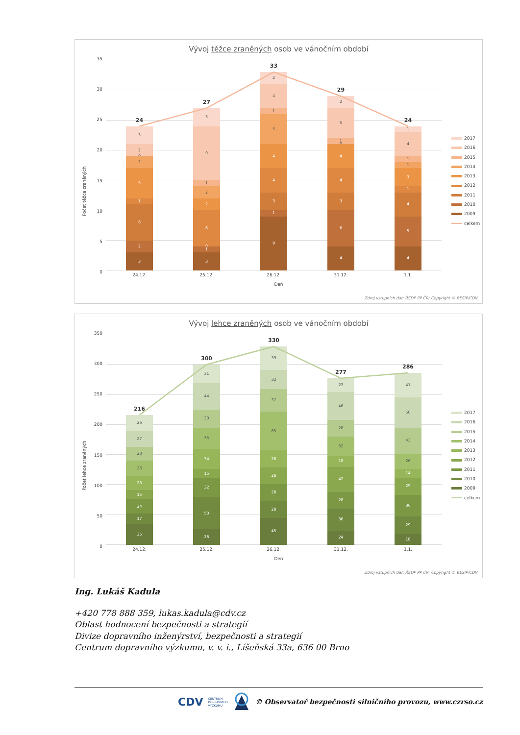Vývoj těžce zraněných osob ve vánočním období
35
30
25
20
15
10
5
0
Počet těžce zraněných
24
3
2
6
1
5
2
0
2
3
27
3
1
0
6
2
2
1
9
3
33
9
1
3
4
4
5
1
4
2
29
4
6
3
4
4
0
1
5
2
24
4
5
4
1
3
1
1
4
1
24.12. 25.12. 26.12. 31.12. 1.1.
Den
2017
2016
2015
2014
2013
2012
2011
2010
2009
celkem
Zdroj vstupních dat: ŘSDP PP ČR; Copyright © BESIP/CDV
Vývoj lehce zraněných osob ve vánočním období
350
300
250
200
150
100
50
0
Počet lehce zraněných
216
35
17
24
15
23
26
23
27
26
300
26
53
32
15
34
35
30
44
31
330
45
28
28
28
28
65
37
32
39
277
24
36
28
42
18
32
28
46
23
286
18
29
36
29
14
26
43
50
41
24.12. 25.12. 26.12. 31.12. 1.1.
Den
2017
2016
2015
2014
2013
2012
2011
2010
2009
celkem
Zdroj vstupních dat: ŘSDP PP ČR; Copyright © BESIP/CDV
Ing. Lukáš Kadula
+420 778 888 359, lukas.kadula@cdv.cz
Oblast hodnocení bezpečnosti a strategií
Divize dopravního inženýrství, bezpečnosti a strategií
Centrum dopravního výzkumu, v. v. i., Líšeňská 33a, 636 00 Brno
CDV CENTRUM
DOPRAVNÍHO
VÝZKUMU © Observatoř bezpečnosti silničního provozu, www.czrso.cz